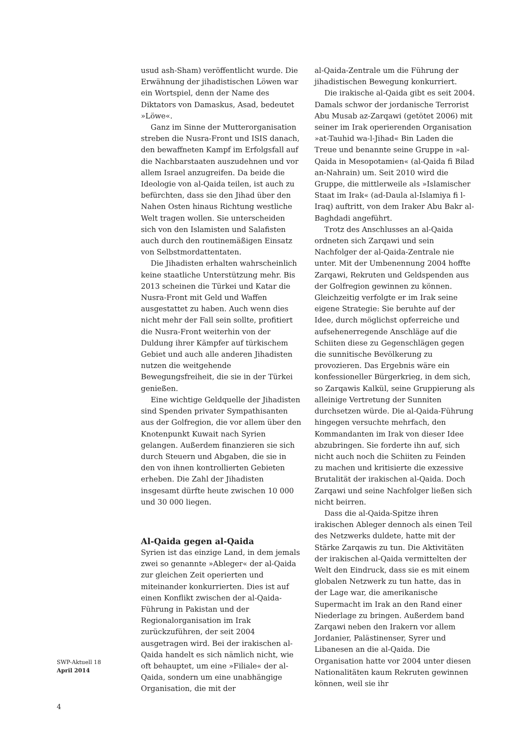usud ash-Sham) veröffentlicht wurde. Die Erwähnung der jihadistischen Löwen war ein Wortspiel, denn der Name des Diktators von Damaskus, Asad, bedeutet »Löwe«.
Ganz im Sinne der Mutterorganisation streben die Nusra-Front und ISIS danach, den bewaffneten Kampf im Erfolgsfall auf die Nachbarstaaten auszudehnen und vor allem Israel anzugreifen. Da beide die Ideologie von al-Qaida teilen, ist auch zu befürchten, dass sie den Jihad über den Nahen Osten hinaus Richtung westliche Welt tragen wollen. Sie unterscheiden sich von den Islamisten und Salafisten auch durch den routinemäßigen Einsatz von Selbstmordattentaten.
Die Jihadisten erhalten wahrscheinlich keine staatliche Unterstützung mehr. Bis 2013 scheinen die Türkei und Katar die Nusra-Front mit Geld und Waffen ausgestattet zu haben. Auch wenn dies nicht mehr der Fall sein sollte, profitiert die Nusra-Front weiterhin von der Duldung ihrer Kämpfer auf türkischem Gebiet und auch alle anderen Jihadisten nutzen die weitgehende Bewegungsfreiheit, die sie in der Türkei genießen.
Eine wichtige Geldquelle der Jihadisten sind Spenden privater Sympathisanten aus der Golfregion, die vor allem über den Knotenpunkt Kuwait nach Syrien gelangen. Außerdem finanzieren sie sich durch Steuern und Abgaben, die sie in den von ihnen kontrollierten Gebieten erheben. Die Zahl der Jihadisten insgesamt dürfte heute zwischen 10 000 und 30 000 liegen.
Al-Qaida gegen al-Qaida
Syrien ist das einzige Land, in dem jemals zwei so genannte »Ableger« der al-Qaida zur gleichen Zeit operierten und miteinander konkurrierten. Dies ist auf einen Konflikt zwischen der al-Qaida-Führung in Pakistan und der Regionalorganisation im Irak zurückzuführen, der seit 2004 ausgetragen wird. Bei der irakischen al-Qaida handelt es sich nämlich nicht, wie oft behauptet, um eine »Filiale« der al-Qaida, sondern um eine unabhängige Organisation, die mit der
al-Qaida-Zentrale um die Führung der jihadistischen Bewegung konkurriert.
Die irakische al-Qaida gibt es seit 2004. Damals schwor der jordanische Terrorist Abu Musab az-Zarqawi (getötet 2006) mit seiner im Irak operierenden Organisation »at-Tauhid wa-l-Jihad« Bin Laden die Treue und benannte seine Gruppe in »al-Qaida in Mesopotamien« (al-Qaida fi Bilad an-Nahrain) um. Seit 2010 wird die Gruppe, die mittlerweile als »Islamischer Staat im Irak« (ad-Daula al-Islamiya fi l-Iraq) auftritt, von dem Iraker Abu Bakr al-Baghdadi angeführt.
Trotz des Anschlusses an al-Qaida ordneten sich Zarqawi und sein Nachfolger der al-Qaida-Zentrale nie unter. Mit der Umbenennung 2004 hoffte Zarqawi, Rekruten und Geldspenden aus der Golfregion gewinnen zu können. Gleichzeitig verfolgte er im Irak seine eigene Strategie: Sie beruhte auf der Idee, durch möglichst opferreiche und aufsehenerregende Anschläge auf die Schiiten diese zu Gegenschlägen gegen die sunnitische Bevölkerung zu provozieren. Das Ergebnis wäre ein konfessioneller Bürgerkrieg, in dem sich, so Zarqawis Kalkül, seine Gruppierung als alleinige Vertretung der Sunniten durchsetzen würde. Die al-Qaida-Führung hingegen versuchte mehrfach, den Kommandanten im Irak von dieser Idee abzubringen. Sie forderte ihn auf, sich nicht auch noch die Schiiten zu Feinden zu machen und kritisierte die exzessive Brutalität der irakischen al-Qaida. Doch Zarqawi und seine Nachfolger ließen sich nicht beirren.
Dass die al-Qaida-Spitze ihren irakischen Ableger dennoch als einen Teil des Netzwerks duldete, hatte mit der Stärke Zarqawis zu tun. Die Aktivitäten der irakischen al-Qaida vermittelten der Welt den Eindruck, dass sie es mit einem globalen Netzwerk zu tun hatte, das in der Lage war, die amerikanische Supermacht im Irak an den Rand einer Niederlage zu bringen. Außerdem band Zarqawi neben den Irakern vor allem Jordanier, Palästinenser, Syrer und Libanesen an die al-Qaida. Die Organisation hatte vor 2004 unter diesen Nationalitäten kaum Rekruten gewinnen können, weil sie ihr
SWP-Aktuell 18
April 2014
4